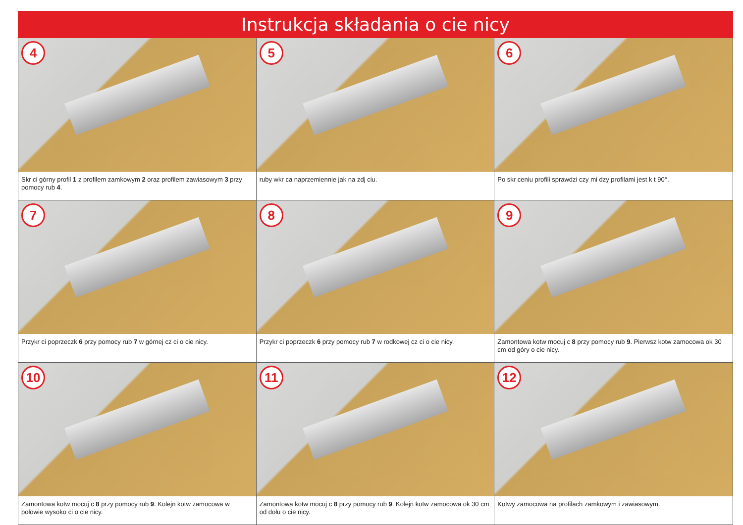Instrukcja składania o cie nicy
4
Skr ci górny profil 1 z profilem zamkowym 2 oraz profilem zawiasowym 3 przy pomocy rub 4.
5
ruby wkr ca naprzemiennie jak na zdj ciu.
6
Po skr ceniu profili sprawdzi czy mi dzy profilami jest k t 90°.
7
Przykr ci poprzeczk 6 przy pomocy rub 7 w górnej cz ci o cie nicy.
8
Przykr ci poprzeczk 6 przy pomocy rub 7 w rodkowej cz ci o cie nicy.
9
Zamontowa kotw mocuj c 8 przy pomocy rub 9. Pierwsz kotw zamocowa ok 30 cm od góry o cie nicy.
10
Zamontowa kotw mocuj c 8 przy pomocy rub 9. Kolejn kotw zamocowa w połowie wysoko ci o cie nicy.
11
Zamontowa kotw mocuj c 8 przy pomocy rub 9. Kolejn kotw zamocowa ok 30 cm od dołu o cie nicy.
12
Kotwy zamocowa na profilach zamkowym i zawiasowym.